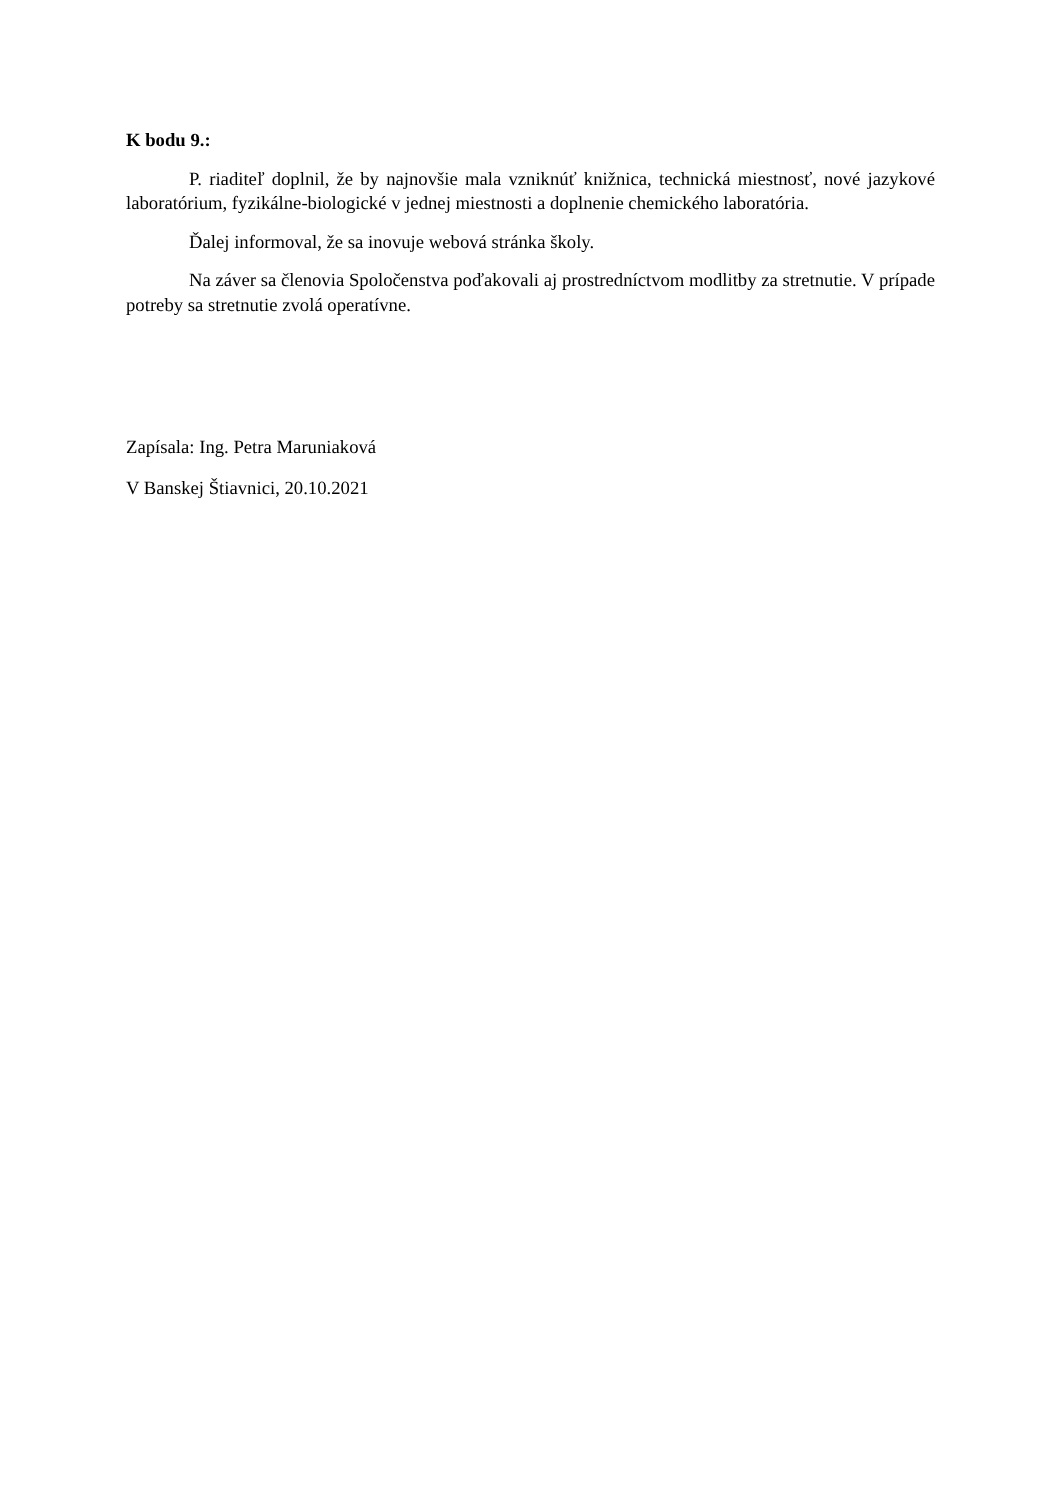K bodu 9.:
P. riaditeľ doplnil, že by najnovšie mala vzniknúť knižnica, technická miestnosť, nové jazykové laboratórium, fyzikálne-biologické v jednej miestnosti a doplnenie chemického laboratória.
Ďalej informoval, že sa inovuje webová stránka školy.
Na záver sa členovia Spoločenstva poďakovali aj prostredníctvom modlitby za stretnutie. V prípade potreby sa stretnutie zvolá operatívne.
Zapísala: Ing. Petra Maruniaková
V Banskej Štiavnici, 20.10.2021